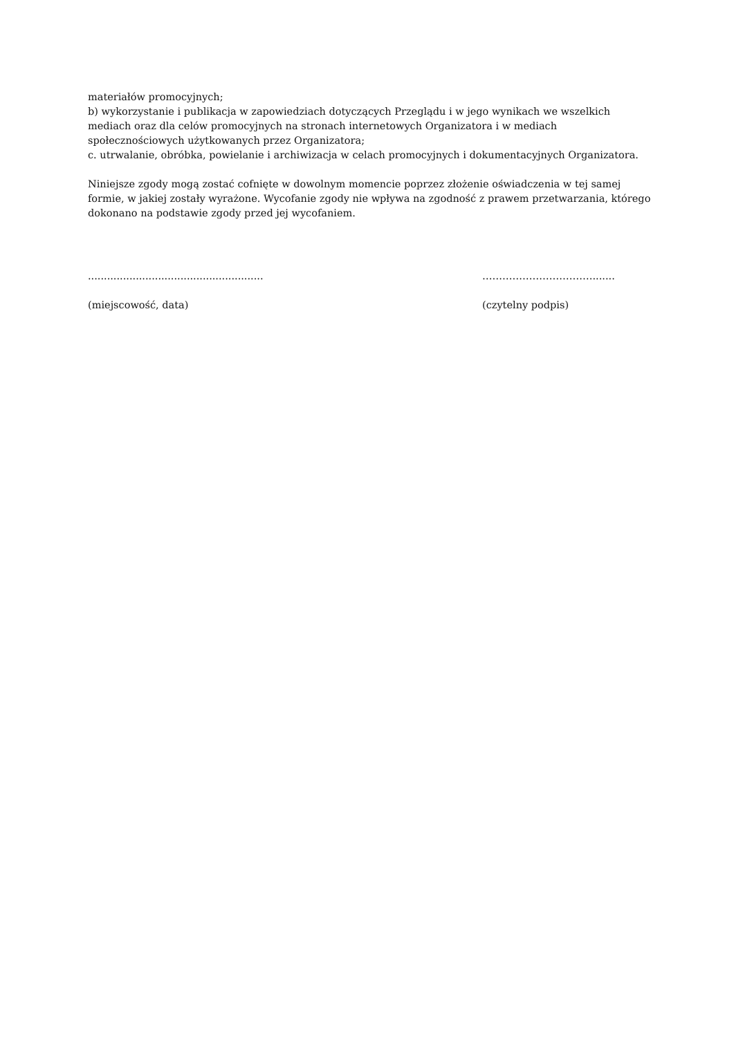materiałów promocyjnych;
b) wykorzystanie i publikacja w zapowiedziach dotyczących Przeglądu i w jego wynikach we wszelkich mediach oraz dla celów promocyjnych na stronach internetowych Organizatora i w mediach społecznościowych użytkowanych przez Organizatora;
c. utrwalanie, obróbka, powielanie i archiwizacja w celach promocyjnych i dokumentacyjnych Organizatora.
Niniejsze zgody mogą zostać cofnięte w dowolnym momencie poprzez złożenie oświadczenia w tej samej formie, w jakiej zostały wyrażone. Wycofanie zgody nie wpływa na zgodność z prawem przetwarzania, którego dokonano na podstawie zgody przed jej wycofaniem.
.......................................................
(miejscowość, data)
…………………………….......
(czytelny podpis)